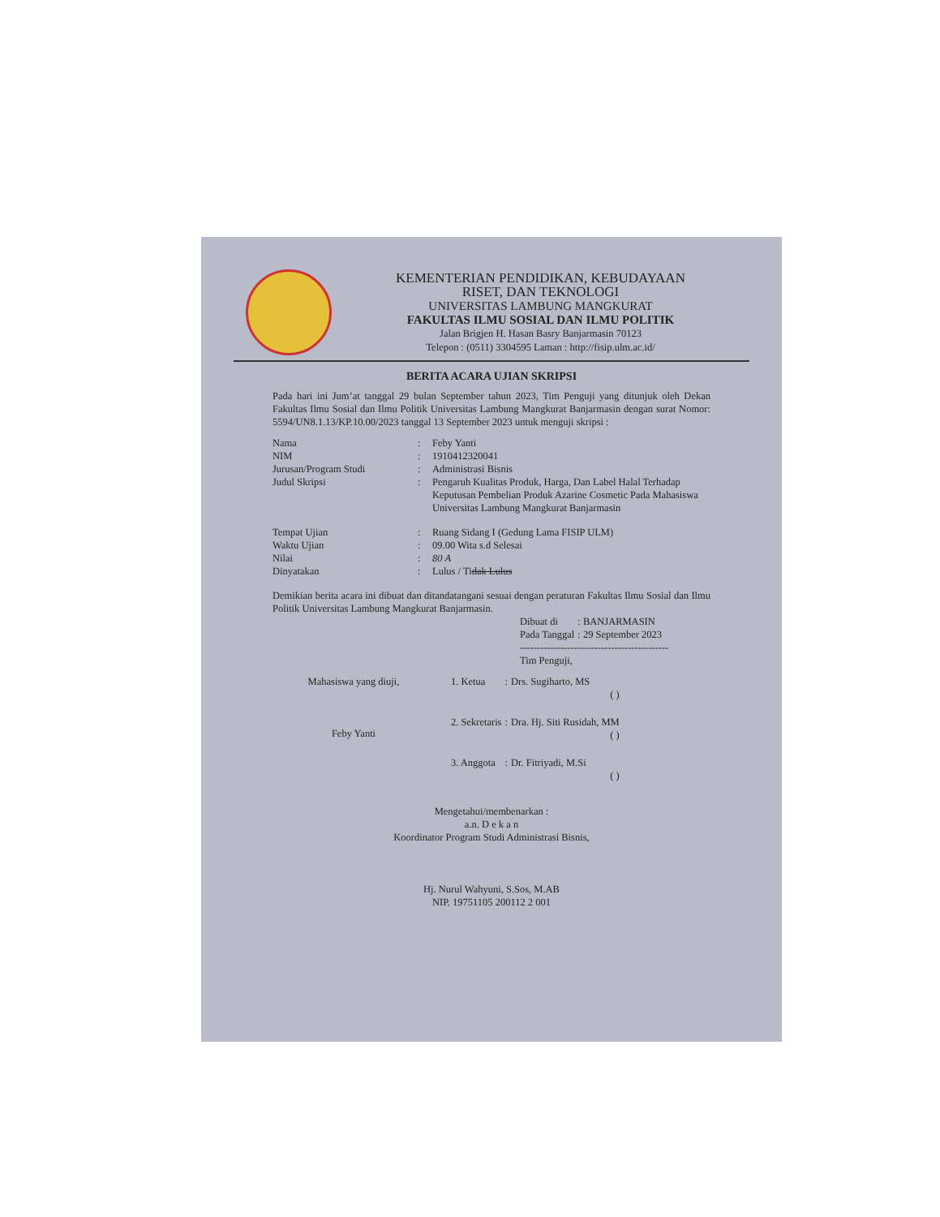KEMENTERIAN PENDIDIKAN, KEBUDAYAAN
RISET, DAN TEKNOLOGI
UNIVERSITAS LAMBUNG MANGKURAT
FAKULTAS ILMU SOSIAL DAN ILMU POLITIK
Jalan Brigjen H. Hasan Basry Banjarmasin 70123
Telepon : (0511) 3304595 Laman : http://fisip.ulm.ac.id/
BERITA ACARA UJIAN SKRIPSI
Pada hari ini Jum’at tanggal 29 bulan September tahun 2023, Tim Penguji yang ditunjuk oleh Dekan Fakultas Ilmu Sosial dan Ilmu Politik Universitas Lambung Mangkurat Banjarmasin dengan surat Nomor: 5594/UN8.1.13/KP.10.00/2023 tanggal 13 September 2023 untuk menguji skripsi :
| Nama | : | Feby Yanti |
| NIM | : | 1910412320041 |
| Jurusan/Program Studi | : | Administrasi Bisnis |
| Judul Skripsi | : | Pengaruh Kualitas Produk, Harga, Dan Label Halal Terhadap Keputusan Pembelian Produk Azarine Cosmetic Pada Mahasiswa Universitas Lambung Mangkurat Banjarmasin |
| Tempat Ujian | : | Ruang Sidang I (Gedung Lama FISIP ULM) |
| Waktu Ujian | : | 09.00 Wita s.d Selesai |
| Nilai | : | 80 A |
| Dinyatakan | : | Lulus / Ti dak Lulus |
Demikian berita acara ini dibuat dan ditandatangani sesuai dengan peraturan Fakultas Ilmu Sosial dan Ilmu Politik Universitas Lambung Mangkurat Banjarmasin.
| Dibuat di | : BANJARMASIN |
| Pada Tanggal | : 29 September 2023 |
--------------------------------------------
Tim Penguji,
Mahasiswa yang diuji,
Feby Yanti
| 1. Ketua | : | Drs. Sugiharto, MS |
| | | ( ) |
| 2. Sekretaris | : | Dra. Hj. Siti Rusidah, MM |
| | | ( ) |
| 3. Anggota | : | Dr. Fitriyadi, M.Si |
| | | ( ) |
Mengetahui/membenarkan :
a.n. D e k a n
Koordinator Program Studi Administrasi Bisnis,
Hj. Nurul Wahyuni, S.Sos, M.AB
NIP. 19751105 200112 2 001